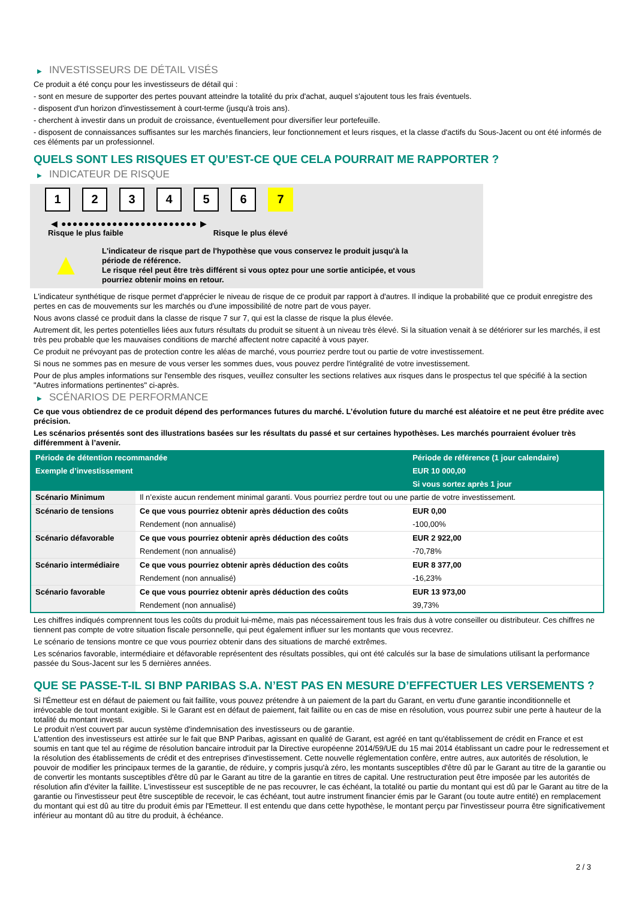▶ INVESTISSEURS DE DÉTAIL VISÉS
Ce produit a été conçu pour les investisseurs de détail qui :
- sont en mesure de supporter des pertes pouvant atteindre la totalité du prix d'achat, auquel s'ajoutent tous les frais éventuels.
- disposent d'un horizon d'investissement à court-terme (jusqu'à trois ans).
- cherchent à investir dans un produit de croissance, éventuellement pour diversifier leur portefeuille.
- disposent de connaissances suffisantes sur les marchés financiers, leur fonctionnement et leurs risques, et la classe d'actifs du Sous-Jacent ou ont été informés de ces éléments par un professionnel.
QUELS SONT LES RISQUES ET QU’EST-CE QUE CELA POURRAIT ME RAPPORTER ?
▶ INDICATEUR DE RISQUE
1 2 3 4 5 6 7
◀ ●●●●●●●●●●●●●●●●●●●●●●●● ▶
Risque le plus faible Risque le plus élevé
▲
L'indicateur de risque part de l'hypothèse que vous conservez le produit jusqu'à la période de référence.
Le risque réel peut être très différent si vous optez pour une sortie anticipée, et vous pourriez obtenir moins en retour.
L'indicateur synthétique de risque permet d'apprécier le niveau de risque de ce produit par rapport à d'autres. Il indique la probabilité que ce produit enregistre des pertes en cas de mouvements sur les marchés ou d'une impossibilité de notre part de vous payer.
Nous avons classé ce produit dans la classe de risque 7 sur 7, qui est la classe de risque la plus élevée.
Autrement dit, les pertes potentielles liées aux futurs résultats du produit se situent à un niveau très élevé. Si la situation venait à se détériorer sur les marchés, il est très peu probable que les mauvaises conditions de marché affectent notre capacité à vous payer.
Ce produit ne prévoyant pas de protection contre les aléas de marché, vous pourriez perdre tout ou partie de votre investissement.
Si nous ne sommes pas en mesure de vous verser les sommes dues, vous pouvez perdre l'intégralité de votre investissement.
Pour de plus amples informations sur l'ensemble des risques, veuillez consulter les sections relatives aux risques dans le prospectus tel que spécifié à la section "Autres informations pertinentes" ci-après.
▶ SCÉNARIOS DE PERFORMANCE
Ce que vous obtiendrez de ce produit dépend des performances futures du marché. L’évolution future du marché est aléatoire et ne peut être prédite avec précision.
Les scénarios présentés sont des illustrations basées sur les résultats du passé et sur certaines hypothèses. Les marchés pourraient évoluer très différemment à l’avenir.
| Période de détention recommandée | | Période de référence (1 jour calendaire) |
| --- | --- | --- |
| Exemple d’investissement | | EUR 10 000,00 |
| | | Si vous sortez après 1 jour |
| Scénario Minimum | Il n’existe aucun rendement minimal garanti. Vous pourriez perdre tout ou une partie de votre investissement. | |
| Scénario de tensions | Ce que vous pourriez obtenir après déduction des coûts | EUR 0,00 |
| | Rendement (non annualisé) | -100,00% |
| Scénario défavorable | Ce que vous pourriez obtenir après déduction des coûts | EUR 2 922,00 |
| | Rendement (non annualisé) | -70,78% |
| Scénario intermédiaire | Ce que vous pourriez obtenir après déduction des coûts | EUR 8 377,00 |
| | Rendement (non annualisé) | -16,23% |
| Scénario favorable | Ce que vous pourriez obtenir après déduction des coûts | EUR 13 973,00 |
| | Rendement (non annualisé) | 39,73% |
Les chiffres indiqués comprennent tous les coûts du produit lui-même, mais pas nécessairement tous les frais dus à votre conseiller ou distributeur. Ces chiffres ne tiennent pas compte de votre situation fiscale personnelle, qui peut également influer sur les montants que vous recevrez.
Le scénario de tensions montre ce que vous pourriez obtenir dans des situations de marché extrêmes.
Les scénarios favorable, intermédiaire et défavorable représentent des résultats possibles, qui ont été calculés sur la base de simulations utilisant la performance passée du Sous-Jacent sur les 5 dernières années.
QUE SE PASSE-T-IL SI BNP PARIBAS S.A. N’EST PAS EN MESURE D’EFFECTUER LES VERSEMENTS ?
Si l'Émetteur est en défaut de paiement ou fait faillite, vous pouvez prétendre à un paiement de la part du Garant, en vertu d'une garantie inconditionnelle et irrévocable de tout montant exigible. Si le Garant est en défaut de paiement, fait faillite ou en cas de mise en résolution, vous pourrez subir une perte à hauteur de la totalité du montant investi.
Le produit n'est couvert par aucun système d'indemnisation des investisseurs ou de garantie.
L'attention des investisseurs est attirée sur le fait que BNP Paribas, agissant en qualité de Garant, est agréé en tant qu'établissement de crédit en France et est soumis en tant que tel au régime de résolution bancaire introduit par la Directive européenne 2014/59/UE du 15 mai 2014 établissant un cadre pour le redressement et la résolution des établissements de crédit et des entreprises d'investissement. Cette nouvelle réglementation confère, entre autres, aux autorités de résolution, le pouvoir de modifier les principaux termes de la garantie, de réduire, y compris jusqu'à zéro, les montants susceptibles d'être dû par le Garant au titre de la garantie ou de convertir les montants susceptibles d'être dû par le Garant au titre de la garantie en titres de capital. Une restructuration peut être imposée par les autorités de résolution afin d'éviter la faillite. L'investisseur est susceptible de ne pas recouvrer, le cas échéant, la totalité ou partie du montant qui est dû par le Garant au titre de la garantie ou l'investisseur peut être susceptible de recevoir, le cas échéant, tout autre instrument financier émis par le Garant (ou toute autre entité) en remplacement du montant qui est dû au titre du produit émis par l'Emetteur. Il est entendu que dans cette hypothèse, le montant perçu par l'investisseur pourra être significativement inférieur au montant dû au titre du produit, à échéance.
2 / 3